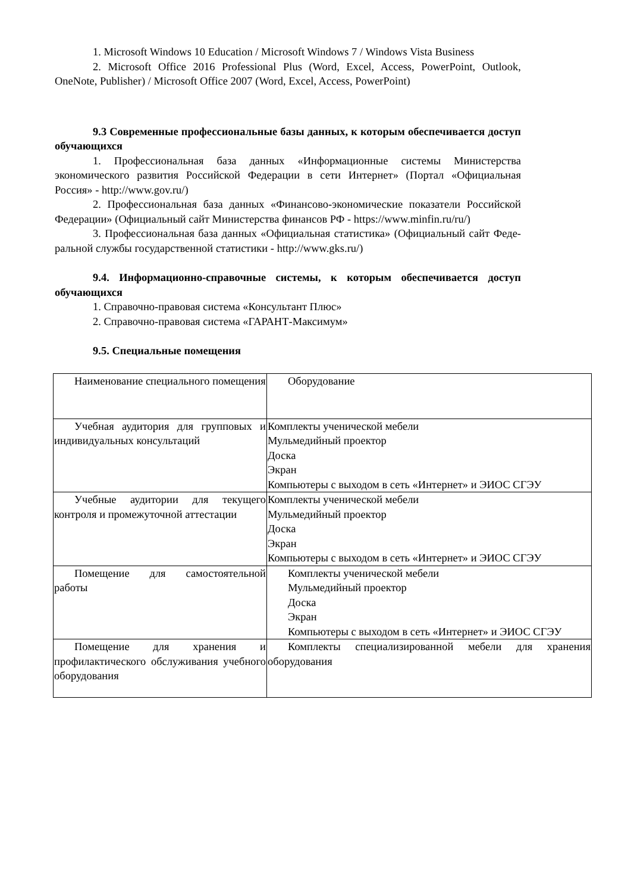1. Microsoft Windows 10 Education / Microsoft Windows 7 / Windows Vista Business
2. Microsoft Office 2016 Professional Plus (Word, Excel, Access, PowerPoint, Outlook, OneNote, Publisher) / Microsoft Office 2007 (Word, Excel, Access, PowerPoint)
9.3 Современные профессиональные базы данных, к которым обеспечивается доступ обучающихся
1. Профессиональная база данных «Информационные системы Министерства экономического развития Российской Федерации в сети Интернет» (Портал «Официальная Россия» - http://www.gov.ru/)
2. Профессиональная база данных «Финансово-экономические показатели Российской Федерации» (Официальный сайт Министерства финансов РФ - https://www.minfin.ru/ru/)
3. Профессиональная база данных «Официальная статистика» (Официальный сайт Феде-ральной службы государственной статистики - http://www.gks.ru/)
9.4. Информационно-справочные системы, к которым обеспечивается доступ обучающихся
1. Справочно-правовая система «Консультант Плюс»
2. Справочно-правовая система «ГАРАНТ-Максимум»
9.5. Специальные помещения
| Наименование специального помещения | Оборудование |
| Учебная аудитория для групповых и индивидуальных консультаций | Комплекты ученической мебели Мульмедийный проектор Доска Экран Компьютеры с выходом в сеть «Интернет» и ЭИОС СГЭУ |
| Учебные аудитории для текущего контроля и промежуточной аттестации | Комплекты ученической мебели Мульмедийный проектор Доска Экран Компьютеры с выходом в сеть «Интернет» и ЭИОС СГЭУ |
| Помещение для самостоятельной работы | Комплекты ученической мебели Мульмедийный проектор Доска Экран Компьютеры с выходом в сеть «Интернет» и ЭИОС СГЭУ |
| Помещение для хранения и профилактического обслуживания учебного оборудования | Комплекты специализированной мебели для хранения оборудования |